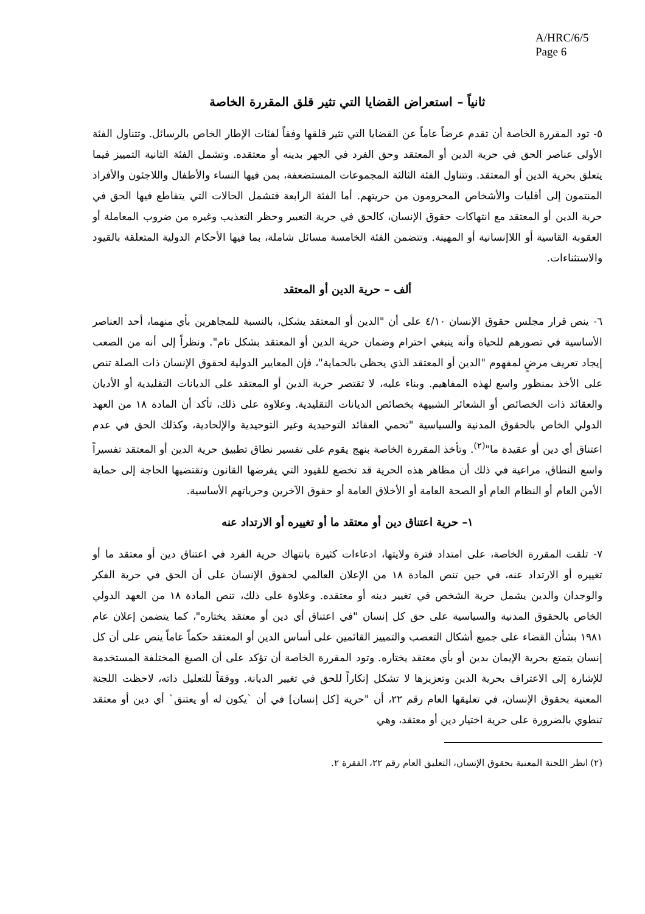A/HRC/6/5
Page 6
ثانياً – استعراض القضايا التي تثير قلق المقررة الخاصة
٥- تود المقررة الخاصة أن تقدم عرضاً عاماً عن القضايا التي تثير قلقها وفقاً لفئات الإطار الخاص بالرسائل. وتتناول الفئة الأولى عناصر الحق في حرية الدين أو المعتقد وحق الفرد في الجهر بدينه أو معتقده. وتشمل الفئة الثانية التمييز فيما يتعلق بحرية الدين أو المعتقد. وتتناول الفئة الثالثة المجموعات المستضعفة، بمن فيها النساء والأطفال واللاجئون والأفراد المنتمون إلى أقليات والأشخاص المحرومون من حريتهم. أما الفئة الرابعة فتشمل الحالات التي يتقاطع فيها الحق في حرية الدين أو المعتقد مع انتهاكات حقوق الإنسان، كالحق في حرية التعبير وحظر التعذيب وغيره من ضروب المعاملة أو العقوبة القاسية أو اللاإنسانية أو المهينة. وتتضمن الفئة الخامسة مسائل شاملة، بما فيها الأحكام الدولية المتعلقة بالقيود والاستثناءات.
ألف – حرية الدين أو المعتقد
٦- ينص قرار مجلس حقوق الإنسان ٤/١٠ على أن "الدين أو المعتقد يشكل، بالنسبة للمجاهرين بأي منهما، أحد العناصر الأساسية في تصورهم للحياة وأنه ينبغي احترام وضمان حرية الدين أو المعتقد بشكل تام". ونظراً إلى أنه من الصعب إيجاد تعريف مرضٍ لمفهوم "الدين أو المعتقد الذي يحظى بالحماية"، فإن المعايير الدولية لحقوق الإنسان ذات الصلة تنص على الأخذ بمنظور واسع لهذه المفاهيم. وبناء عليه، لا تقتصر حرية الدين أو المعتقد على الديانات التقليدية أو الأديان والعقائد ذات الخصائص أو الشعائر الشبيهة بخصائص الديانات التقليدية. وعلاوة على ذلك، تأكد أن المادة ١٨ من العهد الدولي الخاص بالحقوق المدنية والسياسية "تحمي العقائد التوحيدية وغير التوحيدية والإلحادية، وكذلك الحق في عدم اعتناق أي دين أو عقيدة ما"<sup>(٢)</sup>. وتأخذ المقررة الخاصة بنهج يقوم على تفسير نطاق تطبيق حرية الدين أو المعتقد تفسيراً واسع النطاق، مراعية في ذلك أن مظاهر هذه الحرية قد تخضع للقيود التي يفرضها القانون وتقتضيها الحاجة إلى حماية الأمن العام أو النظام العام أو الصحة العامة أو الأخلاق العامة أو حقوق الآخرين وحرياتهم الأساسية.
١– حرية اعتناق دين أو معتقد ما أو تغييره أو الارتداد عنه
٧- تلقت المقررة الخاصة، على امتداد فترة ولايتها، ادعاءات كثيرة بانتهاك حرية الفرد في اعتناق دين أو معتقد ما أو تغييره أو الارتداد عنه، في حين تنص المادة ١٨ من الإعلان العالمي لحقوق الإنسان على أن الحق في حرية الفكر والوجدان والدين يشمل حرية الشخص في تغيير دينه أو معتقده. وعلاوة على ذلك، تنص المادة ١٨ من العهد الدولي الخاص بالحقوق المدنية والسياسية على حق كل إنسان "في اعتناق أي دين أو معتقد يختاره"، كما يتضمن إعلان عام ١٩٨١ بشأن القضاء على جميع أشكال التعصب والتمييز القائمين على أساس الدين أو المعتقد حكماً عاماً ينص على أن كل إنسان يتمتع بحرية الإيمان بدين أو بأي معتقد يختاره. وتود المقررة الخاصة أن تؤكد على أن الصيغ المختلفة المستخدمة للإشارة إلى الاعتراف بحرية الدين وتعزيزها لا تشكل إنكاراً للحق في تغيير الديانة. ووفقاً للتعليل ذاته، لاحظت اللجنة المعنية بحقوق الإنسان، في تعليقها العام رقم ٢٢، أن "حرية [كل إنسان] في أن `يكون له أو يعتنق` أي دين أو معتقد تنطوي بالضرورة على حرية اختيار دين أو معتقد، وهي
(٢) انظر اللجنة المعنية بحقوق الإنسان، التعليق العام رقم ٢٢، الفقرة ٢.